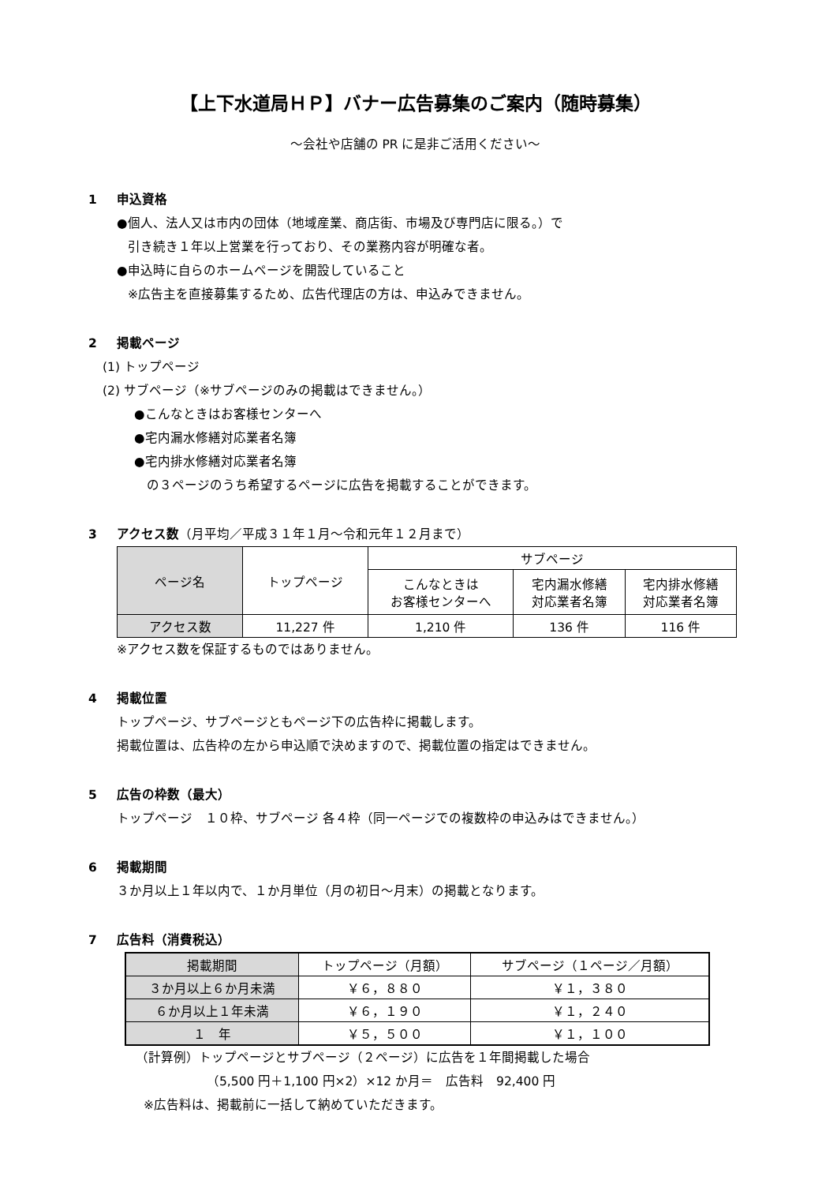【上下水道局ＨＰ】バナー広告募集のご案内（随時募集）
～会社や店舗の PR に是非ご活用ください～
1 申込資格
●個人、法人又は市内の団体（地域産業、商店街、市場及び専門店に限る。）で
引き続き１年以上営業を行っており、その業務内容が明確な者。
●申込時に自らのホームページを開設していること
※広告主を直接募集するため、広告代理店の方は、申込みできません。
2 掲載ページ
(1) トップページ
(2) サブページ（※サブページのみの掲載はできません。）
●こんなときはお客様センターへ
●宅内漏水修繕対応業者名簿
●宅内排水修繕対応業者名簿
の３ページのうち希望するページに広告を掲載することができます。
3 アクセス数（月平均／平成３１年１月～令和元年１２月まで）
| ページ名 | トップページ | サブページ | | |
| --- | --- | --- | --- | --- |
| | | こんなときは お客様センターへ | 宅内漏水修繕 対応業者名簿 | 宅内排水修繕 対応業者名簿 |
| アクセス数 | 11,227 件 | 1,210 件 | 136 件 | 116 件 |
※アクセス数を保証するものではありません。
4 掲載位置
トップページ、サブページともページ下の広告枠に掲載します。
掲載位置は、広告枠の左から申込順で決めますので、掲載位置の指定はできません。
5 広告の枠数（最大）
トップページ　１０枠、サブページ 各４枠（同一ページでの複数枠の申込みはできません。）
6 掲載期間
３か月以上１年以内で、１か月単位（月の初日～月末）の掲載となります。
7 広告料（消費税込）
| 掲載期間 | トップページ（月額） | サブページ（１ページ／月額） |
| --- | --- | --- |
| ３か月以上６か月未満 | ￥６，８８０ | ￥１，３８０ |
| ６か月以上１年未満 | ￥６，１９０ | ￥１，２４０ |
| １ 年 | ￥５，５００ | ￥１，１００ |
（計算例）トップページとサブページ（２ページ）に広告を１年間掲載した場合
（5,500 円＋1,100 円×2）×12 か月＝　広告料　92,400 円
※広告料は、掲載前に一括して納めていただきます。